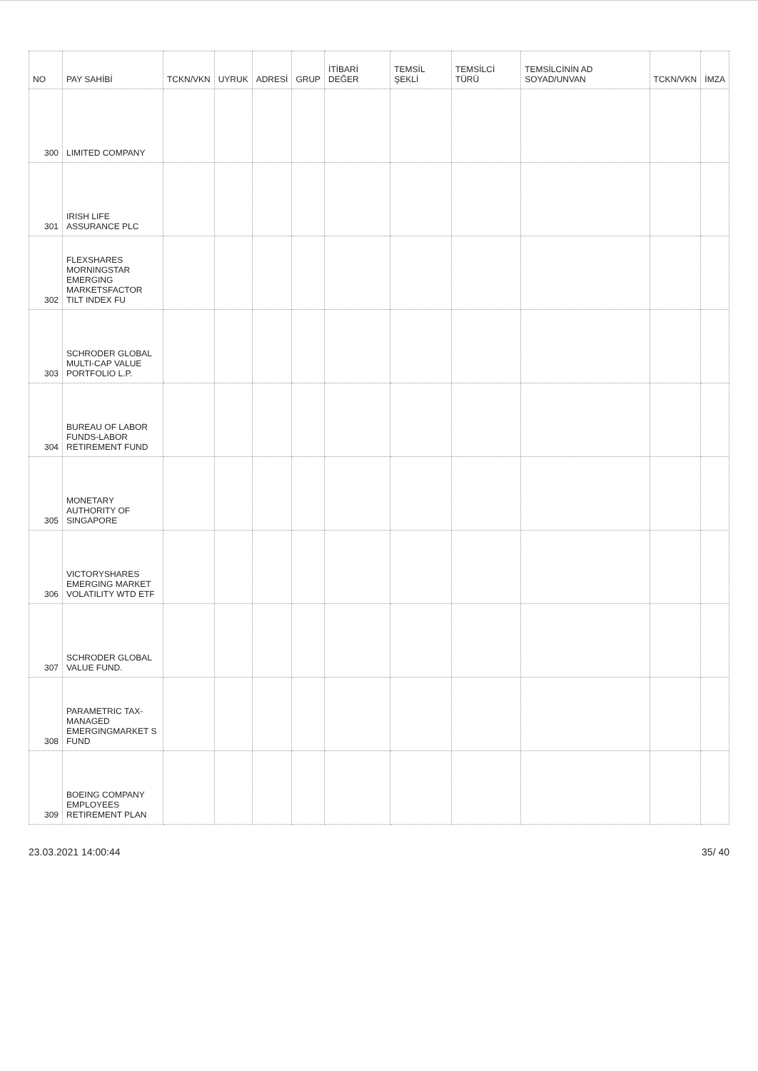| NO | PAY SAHİBİ | TCKN/VKN | UYRUK | ADRESİ | GRUP | İTİBARİ DEĞER | TEMSİL ŞEKLİ | TEMSİLCİ TÜRÜ | TEMSİLCİNİN AD SOYAD/UNVAN | TCKN/VKN | İMZA |
| --- | --- | --- | --- | --- | --- | --- | --- | --- | --- | --- | --- |
| 300 | LIMITED COMPANY | | | | | | | | | | |
| 301 | IRISH LIFE ASSURANCE PLC | | | | | | | | | | |
| 302 | FLEXSHARES MORNINGSTAR EMERGING MARKETSFACTOR TILT INDEX FU | | | | | | | | | | |
| 303 | SCHRODER GLOBAL MULTI-CAP VALUE PORTFOLIO L.P. | | | | | | | | | | |
| 304 | BUREAU OF LABOR FUNDS-LABOR RETIREMENT FUND | | | | | | | | | | |
| 305 | MONETARY AUTHORITY OF SINGAPORE | | | | | | | | | | |
| 306 | VICTORYSHARES EMERGING MARKET VOLATILITY WTD ETF | | | | | | | | | | |
| 307 | SCHRODER GLOBAL VALUE FUND. | | | | | | | | | | |
| 308 | PARAMETRIC TAX-MANAGED EMERGINGMARKET S FUND | | | | | | | | | | |
| 309 | BOEING COMPANY EMPLOYEES RETIREMENT PLAN | | | | | | | | | | |
23.03.2021 14:00:44 35/ 40